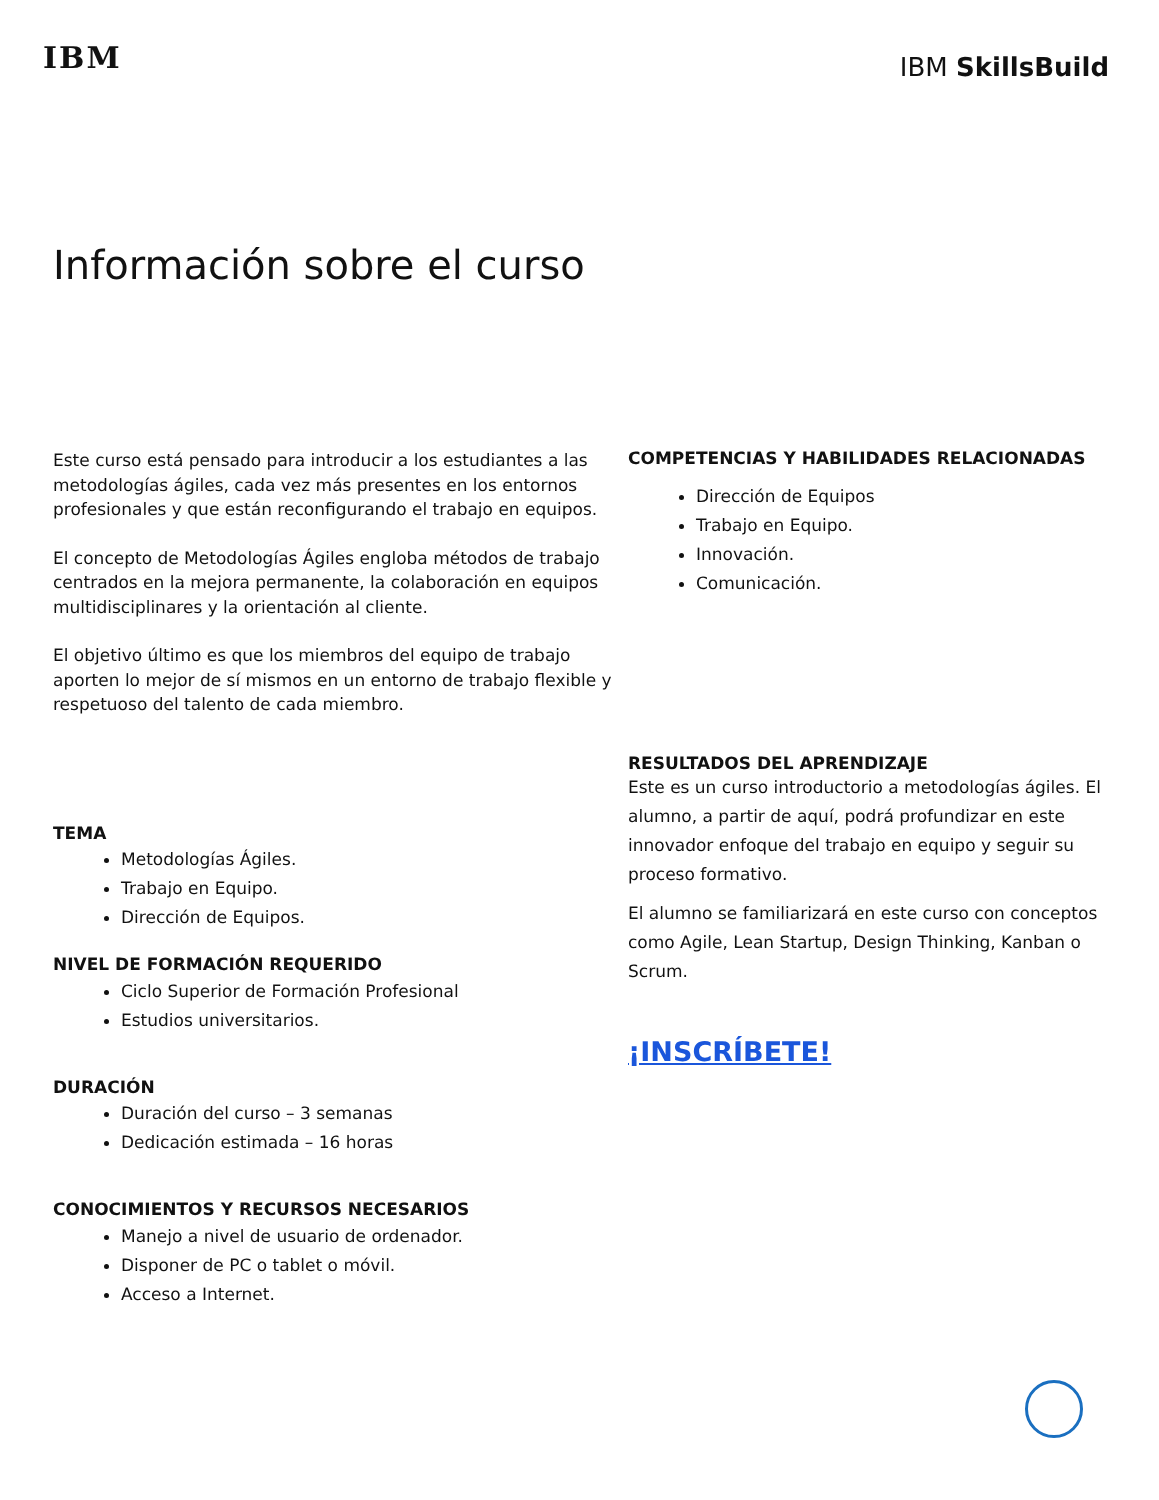IBM
IBM SkillsBuild
Información sobre el curso
Este curso está pensado para introducir a los estudiantes a las metodologías ágiles, cada vez más presentes en los entornos profesionales y que están reconfigurando el trabajo en equipos.
El concepto de Metodologías Ágiles engloba métodos de trabajo centrados en la mejora permanente, la colaboración en equipos multidisciplinares y la orientación al cliente.
El objetivo último es que los miembros del equipo de trabajo aporten lo mejor de sí mismos en un entorno de trabajo flexible y respetuoso del talento de cada miembro.
TEMA
Metodologías Ágiles.
Trabajo en Equipo.
Dirección de Equipos.
NIVEL DE FORMACIÓN REQUERIDO
Ciclo Superior de Formación Profesional
Estudios universitarios.
DURACIÓN
Duración del curso – 3 semanas
Dedicación estimada – 16 horas
CONOCIMIENTOS Y RECURSOS NECESARIOS
Manejo a nivel de usuario de ordenador.
Disponer de PC o tablet o móvil.
Acceso a Internet.
COMPETENCIAS Y HABILIDADES RELACIONADAS
Dirección de Equipos
Trabajo en Equipo.
Innovación.
Comunicación.
RESULTADOS DEL APRENDIZAJE
Este es un curso introductorio a metodologías ágiles. El alumno, a partir de aquí, podrá profundizar en este innovador enfoque del trabajo en equipo y seguir su proceso formativo.
El alumno se familiarizará en este curso con conceptos como Agile, Lean Startup, Design Thinking, Kanban o Scrum.
¡INSCRÍBETE!